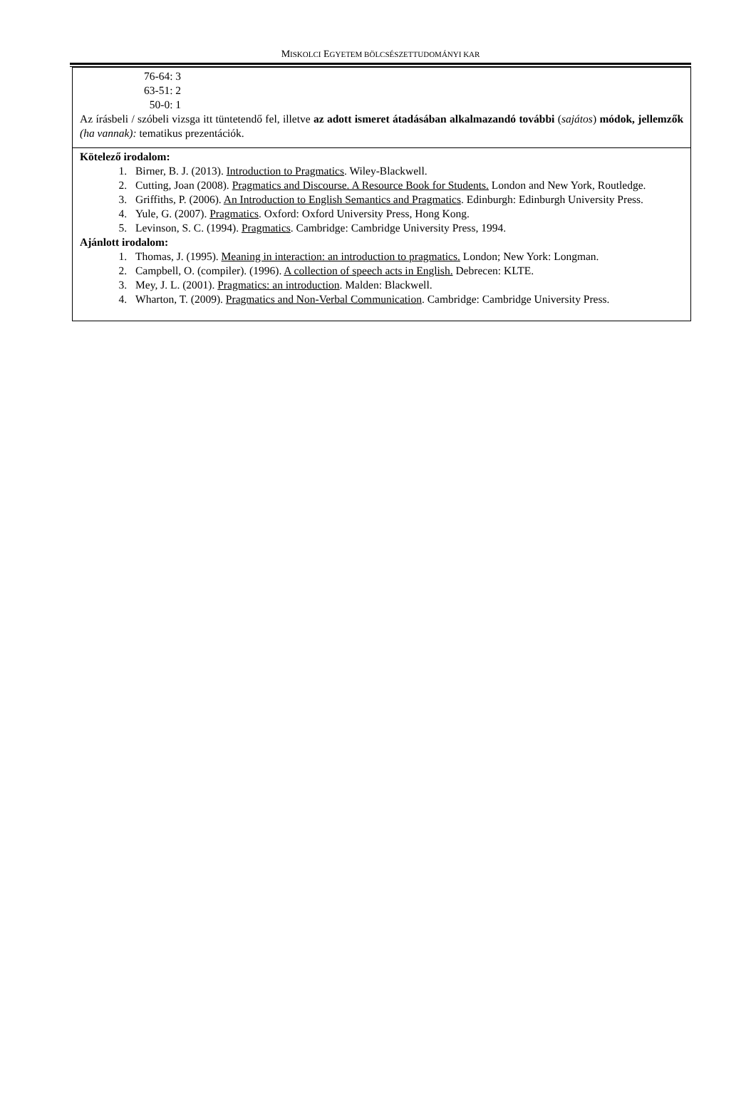MISKOLCI EGYETEM BÖLCSÉSZETTUDOMÁNYI KAR
| 76-64: 3 63-51: 2 50-0: 1 Az írásbeli / szóbeli vizsga itt tüntetendő fel, illetve az adott ismeret átadásában alkalmazandó további ( sajátos ) módok, jellemzők (ha vannak): tematikus prezentációk. |
| Kötelező irodalom: 1. Birner, B. J. (2013). Introduction to Pragmatics . Wiley-Blackwell. 2. Cutting, Joan (2008). Pragmatics and Discourse. A Resource Book for Students. London and New York, Routledge. 3. Griffiths, P. (2006). An Introduction to English Semantics and Pragmatics . Edinburgh: Edinburgh University Press. 4. Yule, G. (2007). Pragmatics . Oxford: Oxford University Press, Hong Kong. 5. Levinson, S. C. (1994). Pragmatics . Cambridge: Cambridge University Press, 1994. Ajánlott irodalom: 1. Thomas, J. (1995). Meaning in interaction: an introduction to pragmatics. London; New York: Longman. 2. Campbell, O. (compiler). (1996). A collection of speech acts in English. Debrecen: KLTE. 3. Mey, J. L. (2001). Pragmatics: an introduction . Malden: Blackwell. 4. Wharton, T. (2009). Pragmatics and Non-Verbal Communication . Cambridge: Cambridge University Press. |